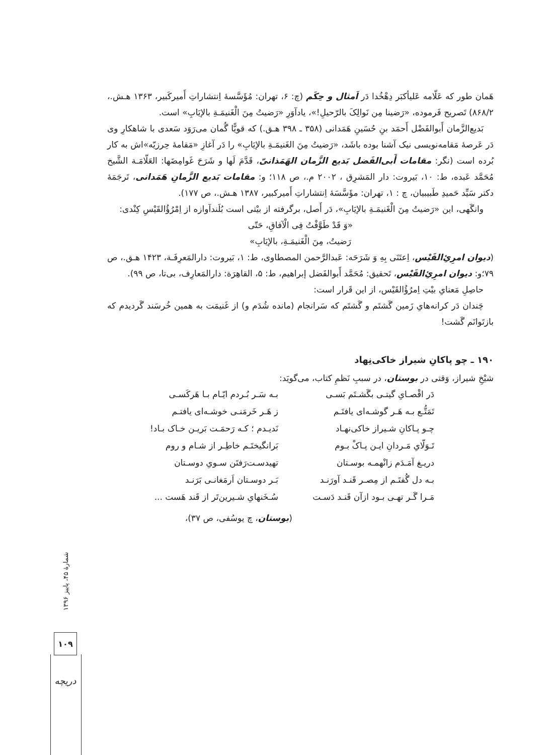هَمان طور که عَلّامه عَلیأکبَر دِهْخُدا دَر اَمثال و حِکَم (چ: ۶، تهران: مُؤَسَّسهٔ اِنتشاراتِ أَمیرکَبیر، ۱۳۶۳ هـش.، ۸۶۸/۲) تَصریح فَرموده، «رَضینا مِن نَوالِکَ بالرّحیلِ!»، یادآوَرِ «رَضیتُ مِنَ الْغَنیمَـةِ بالإیَابِ» است.
بَدیع‌الزَّمان أَبوالفَضْل أَحمَد بنِ حُسَینِ هَمَدانی (۳۵۸ ـ ۳۹۸ هـق.) که قویًّا گُمان می‌رَوَد سَعدی با شاهکارِ وی دَر عَرصهٔ مَقامه‌نویسی نیک آشنا بوده باشَد، «رَضیتُ مِنَ الغَنیمَـةِ بالإیَابِ» را دَر آغازِ «مَقامهٔ حِرزیّه»اش به کار بُرده است (نگر: مقامات أَبی‌الفَضل بَدیع الزَّمان الهَمَذانیّ، قَدَّمَ لَها و شَرَحَ غَوامِضَها: العَلّامَـة الشَّیخ مُحَمَّد عَبده، ط: ۱۰، بَیروت: دار المَشرِق ، ۲۰۰۲ م.، ص ۱۱۸؛ و: مقامات بَدیع الزَّمانِ هَمَدانی، تَرجَمَهٔ دکتر سَیِّد حَمیدِ طَبیبیان، چ : ۱، تهران: مؤَسَّسَهٔ اِنتشاراتِ أَمیرکبیر، ۱۳۸۷ هـش.، ص ۱۷۷).
وانگَهی، این «رَضیتُ مِنَ الْغَنیمَـةِ بالإیَابِ»، دَر أَصل، برگرفته از بیْتی است بُلَندآوازه از اِمْرُؤُالقَیْسِ کِنْدی:
«وَ قَدْ طَوَّفْتُ فِی الْآفاقِ، حَتّی
رَضیتُ، مِنَ الْغَنیمَـةِ، بالإیَابِ»
(دیوان امرِئِ‌القَیْس، اِعتَنَی بِهِ وَ شَرَحَه: عَبدالرَّحمن المصطاوی، ط: ۱، بَیروت: دارالمَعرِفَـة، ۱۴۲۳ هـق.، ص ۷۹؛و: دیوان امرِئِ‌القَیْس، تَحقیق: مُحَمَّد أَبوالفَضل إبراهیم، ط: ۵، القاهِرَة: دارالمَعارِف، بی‌تا، ص ۹۹).
حاصِلِ مَعنایِ بیْتِ اِمرُؤُالقَیْس، از این قَرار است:
چَندان دَر کرانه‌هایِ زَمین گَشتَم و گَشتَم که سَرانجام (مانده شُدَم و) از غَنیمَت به همین خُرسَند گَردیدم که بازتَوانَم گَشت!
۱۹۰ ـ چو پاکانِ شیراز خاکی‌نِهاد
شیْخِ شیراز، وَقتی در بوستان، در سببِ نَظمِ کتاب، می‌گویَد:
دَر اقْصـایِ گیتـی بگَشـتَم بَسـی
بـه سَـر بُـردم ایّـام بـا هَرکَسـی
تَمَتُّـع بـه هَـر گوشـه‌ای یافتَـم
ز هَـر خَرمَنـی خوشـه‌ای یافتـم
چـو پـاکانِ شـیراز خاکی‌نهـاد
نَدیـدم ؛ کـه رَحمَـت بَریـن خـاک بـاد!
تَـوَلّایِ مَـردانِ ایـن پـاکْ بـوم
بَرانگیختَـم خاطِـر از شـام و روم
دریـغ آمَـدَم زانْهمـه بوسـتان
تهیدسـت‌رَفتَن سـویِ دوسـتان
بـه دل گُفتَـم از مِصـر قَنـد آورَنـد
بَـر دوسـتان اَرمَغانـی بَرَنـد
مَـرا گَـر تهـی بـود ازآن قَنـد دَسـت
سُـخَنهایِ شـیرین‌تَر از قَند هَست ...
(بوستان، چ یوسُفی، ص ۳۷)،
شمارهٔ ۴۵، پاییز ۱۳۹۶
۱۰۹
دریچه